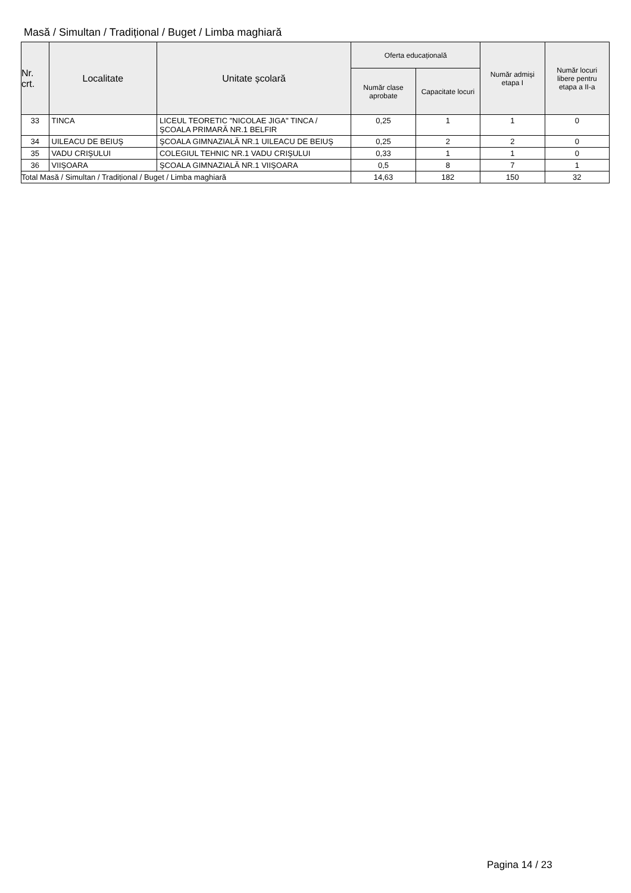Masă / Simultan / Tradițional / Buget / Limba maghiară
| Nr. crt. | Localitate | Unitate școlară | Oferta educațională | | Număr admiși etapa I | Număr locuri libere pentru etapa a II-a |
| --- | --- | --- | --- | --- | --- | --- |
| | | | Număr clase aprobate | Capacitate locuri | | |
| 33 | TINCA | LICEUL TEORETIC "NICOLAE JIGA" TINCA / ŞCOALA PRIMARĂ NR.1 BELFIR | 0,25 | 1 | 1 | 0 |
| 34 | UILEACU DE BEIUŞ | ŞCOALA GIMNAZIALĂ NR.1 UILEACU DE BEIUŞ | 0,25 | 2 | 2 | 0 |
| 35 | VADU CRIŞULUI | COLEGIUL TEHNIC NR.1 VADU CRIŞULUI | 0,33 | 1 | 1 | 0 |
| 36 | VIIŞOARA | ŞCOALA GIMNAZIALĂ NR.1 VIIŞOARA | 0,5 | 8 | 7 | 1 |
| Total Masă / Simultan / Tradițional / Buget / Limba maghiară | | | 14,63 | 182 | 150 | 32 |
Pagina 14 / 23